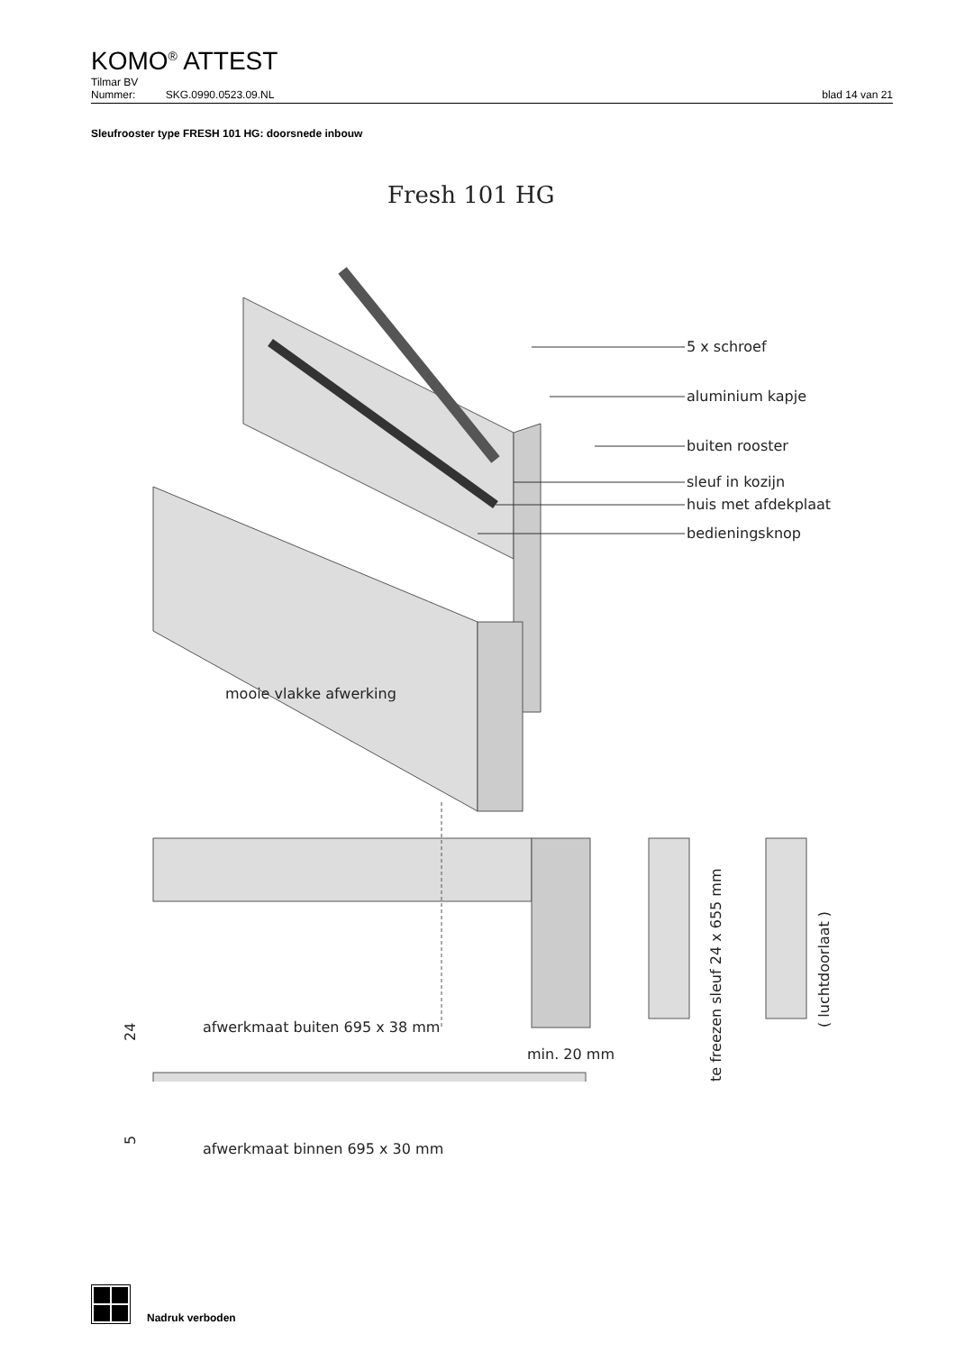KOMO<sup>®</sup> ATTEST
Tilmar BV
Nummer: SKG.0990.0523.09.NL blad 14 van 21
Sleufrooster type FRESH 101 HG: doorsnede inbouw
Fresh 101 HG
5 x schroef
aluminium kapje
buiten rooster
sleuf in kozijn
huis met afdekplaat
bedieningsknop
mooie vlakke afwerking
afwerkmaat buiten 695 x 38 mm
min. 20 mm
24
te freezen sleuf 24 x 655 mm
( luchtdoorlaat )
5
afwerkmaat binnen 695 x 30 mm
Nadruk verboden